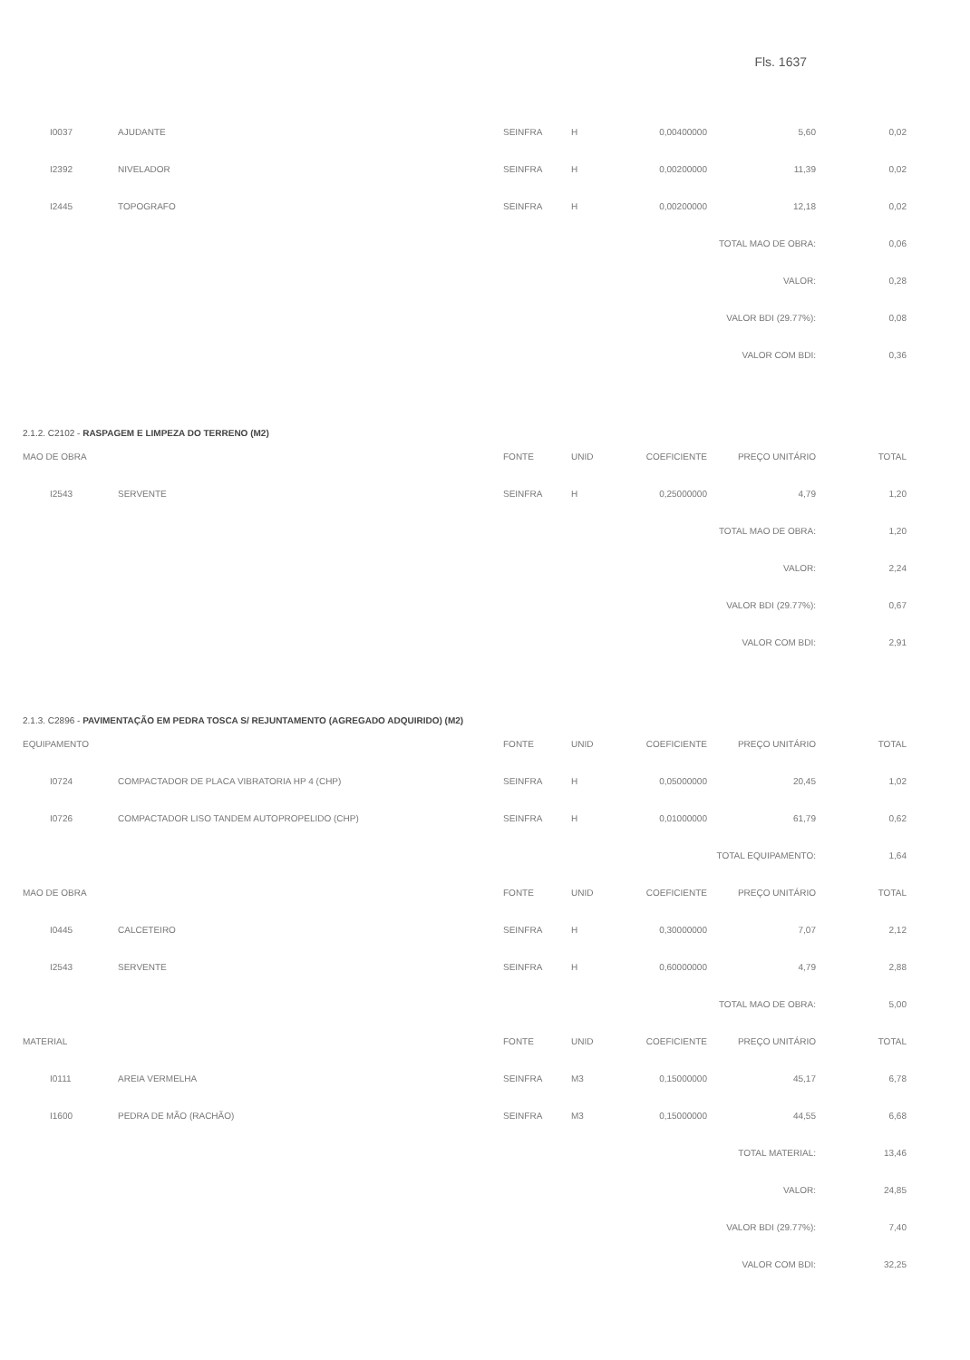Fls. 1637
| I0037 | AJUDANTE | SEINFRA | H | 0,00400000 | 5,60 | 0,02 |
| I2392 | NIVELADOR | SEINFRA | H | 0,00200000 | 11,39 | 0,02 |
| I2445 | TOPOGRAFO | SEINFRA | H | 0,00200000 | 12,18 | 0,02 |
| TOTAL MAO DE OBRA: | | | | | | 0,06 |
| VALOR: | | | | | | 0,28 |
| VALOR BDI (29.77%): | | | | | | 0,08 |
| VALOR COM BDI: | | | | | | 0,36 |
2.1.2. C2102 - RASPAGEM E LIMPEZA DO TERRENO (M2)
| MAO DE OBRA | | FONTE | UNID | COEFICIENTE | PREÇO UNITÁRIO | TOTAL |
| --- | --- | --- | --- | --- | --- | --- |
| I2543 | SERVENTE | SEINFRA | H | 0,25000000 | 4,79 | 1,20 |
| TOTAL MAO DE OBRA: | | | | | | 1,20 |
| VALOR: | | | | | | 2,24 |
| VALOR BDI (29.77%): | | | | | | 0,67 |
| VALOR COM BDI: | | | | | | 2,91 |
2.1.3. C2896 - PAVIMENTAÇÃO EM PEDRA TOSCA S/ REJUNTAMENTO (AGREGADO ADQUIRIDO) (M2)
| EQUIPAMENTO | | FONTE | UNID | COEFICIENTE | PREÇO UNITÁRIO | TOTAL |
| --- | --- | --- | --- | --- | --- | --- |
| I0724 | COMPACTADOR DE PLACA VIBRATORIA HP 4 (CHP) | SEINFRA | H | 0,05000000 | 20,45 | 1,02 |
| I0726 | COMPACTADOR LISO TANDEM AUTOPROPELIDO (CHP) | SEINFRA | H | 0,01000000 | 61,79 | 0,62 |
| TOTAL EQUIPAMENTO: | | | | | | 1,64 |
| MAO DE OBRA | | FONTE | UNID | COEFICIENTE | PREÇO UNITÁRIO | TOTAL |
| I0445 | CALCETEIRO | SEINFRA | H | 0,30000000 | 7,07 | 2,12 |
| I2543 | SERVENTE | SEINFRA | H | 0,60000000 | 4,79 | 2,88 |
| TOTAL MAO DE OBRA: | | | | | | 5,00 |
| MATERIAL | | FONTE | UNID | COEFICIENTE | PREÇO UNITÁRIO | TOTAL |
| I0111 | AREIA VERMELHA | SEINFRA | M3 | 0,15000000 | 45,17 | 6,78 |
| I1600 | PEDRA DE MÃO (RACHÃO) | SEINFRA | M3 | 0,15000000 | 44,55 | 6,68 |
| TOTAL MATERIAL: | | | | | | 13,46 |
| VALOR: | | | | | | 24,85 |
| VALOR BDI (29.77%): | | | | | | 7,40 |
| VALOR COM BDI: | | | | | | 32,25 |